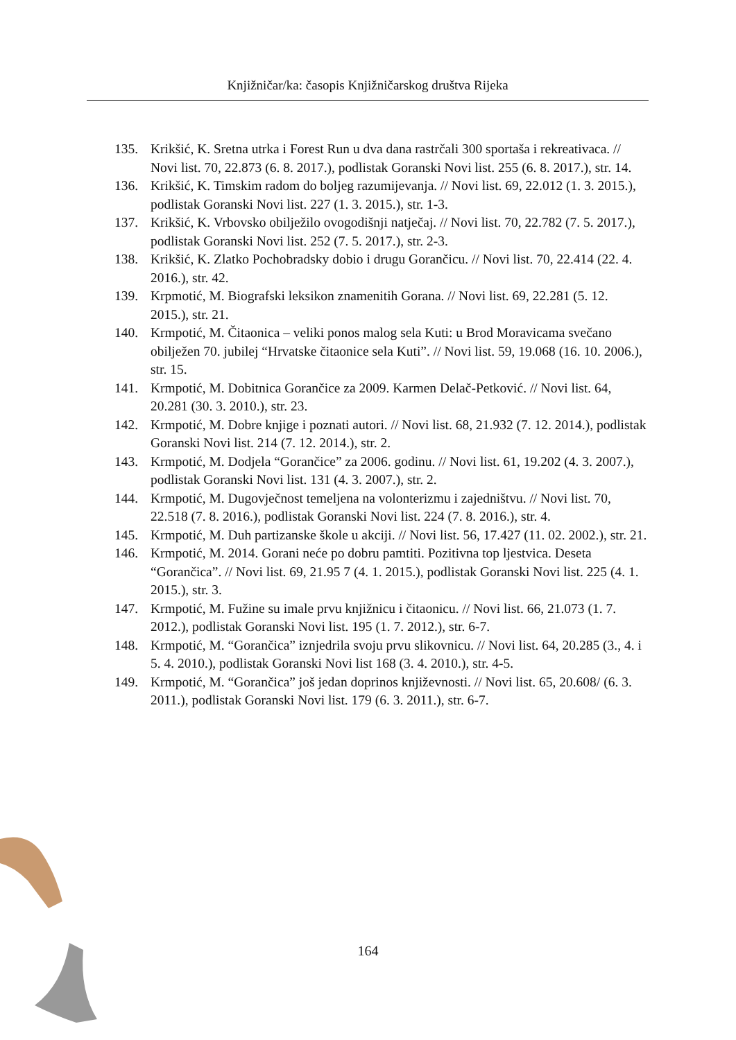Knjižničar/ka: časopis Knjižničarskog društva Rijeka
135. Krikšić, K. Sretna utrka i Forest Run u dva dana rastrčali 300 sportaša i rekreativaca. // Novi list. 70, 22.873 (6. 8. 2017.), podlistak Goranski Novi list. 255 (6. 8. 2017.), str. 14.
136. Krikšić, K. Timskim radom do boljeg razumijevanja. // Novi list. 69, 22.012 (1. 3. 2015.), podlistak Goranski Novi list. 227 (1. 3. 2015.), str. 1-3.
137. Krikšić, K. Vrbovsko obilježilo ovogodišnji natječaj. // Novi list. 70, 22.782 (7. 5. 2017.), podlistak Goranski Novi list. 252 (7. 5. 2017.), str. 2-3.
138. Krikšić, K. Zlatko Pochobradsky dobio i drugu Gorančicu. // Novi list. 70, 22.414 (22. 4. 2016.), str. 42.
139. Krpmotić, M. Biografski leksikon znamenitih Gorana. // Novi list. 69, 22.281 (5. 12. 2015.), str. 21.
140. Krmpotić, M. Čitaonica – veliki ponos malog sela Kuti: u Brod Moravicama svečano obilježen 70. jubilej “Hrvatske čitaonice sela Kuti”. // Novi list. 59, 19.068 (16. 10. 2006.), str. 15.
141. Krmpotić, M. Dobitnica Gorančice za 2009. Karmen Delač-Petković. // Novi list. 64, 20.281 (30. 3. 2010.), str. 23.
142. Krmpotić, M. Dobre knjige i poznati autori. // Novi list. 68, 21.932 (7. 12. 2014.), podlistak Goranski Novi list. 214 (7. 12. 2014.), str. 2.
143. Krmpotić, M. Dodjela “Gorančice” za 2006. godinu. // Novi list. 61, 19.202 (4. 3. 2007.), podlistak Goranski Novi list. 131 (4. 3. 2007.), str. 2.
144. Krmpotić, M. Dugovječnost temeljena na volonterizmu i zajedništvu. // Novi list. 70, 22.518 (7. 8. 2016.), podlistak Goranski Novi list. 224 (7. 8. 2016.), str. 4.
145. Krmpotić, M. Duh partizanske škole u akciji. // Novi list. 56, 17.427 (11. 02. 2002.), str. 21.
146. Krmpotić, M. 2014. Gorani neće po dobru pamtiti. Pozitivna top ljestvica. Deseta “Gorančica”. // Novi list. 69, 21.95 7 (4. 1. 2015.), podlistak Goranski Novi list. 225 (4. 1. 2015.), str. 3.
147. Krmpotić, M. Fužine su imale prvu knjižnicu i čitaonicu. // Novi list. 66, 21.073 (1. 7. 2012.), podlistak Goranski Novi list. 195 (1. 7. 2012.), str. 6-7.
148. Krmpotić, M. “Gorančica” iznjedrila svoju prvu slikovnicu. // Novi list. 64, 20.285 (3., 4. i 5. 4. 2010.), podlistak Goranski Novi list 168 (3. 4. 2010.), str. 4-5.
149. Krmpotić, M. “Gorančica” još jedan doprinos književnosti. // Novi list. 65, 20.608/ (6. 3. 2011.), podlistak Goranski Novi list. 179 (6. 3. 2011.), str. 6-7.
164